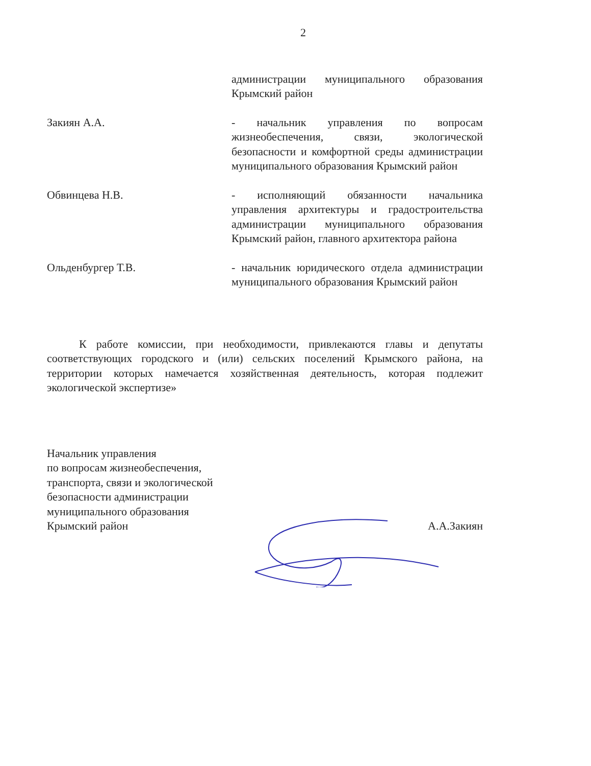2
администрации муниципального образования Крымский район
Закиян А.А. - начальник управления по вопросам жизнеобеспечения, связи, экологической безопасности и комфортной среды администрации муниципального образования Крымский район
Обвинцева Н.В. - исполняющий обязанности начальника управления архитектуры и градостроительства администрации муниципального образования Крымский район, главного архитектора района
Ольденбургер Т.В. - начальник юридического отдела администрации муниципального образования Крымский район
К работе комиссии, при необходимости, привлекаются главы и депутаты соответствующих городского и (или) сельских поселений Крымского района, на территории которых намечается хозяйственная деятельность, которая подлежит экологической экспертизе»
Начальник управления
по вопросам жизнеобеспечения,
транспорта, связи и экологической
безопасности администрации
муниципального образования
Крымский район
А.А.Закиян